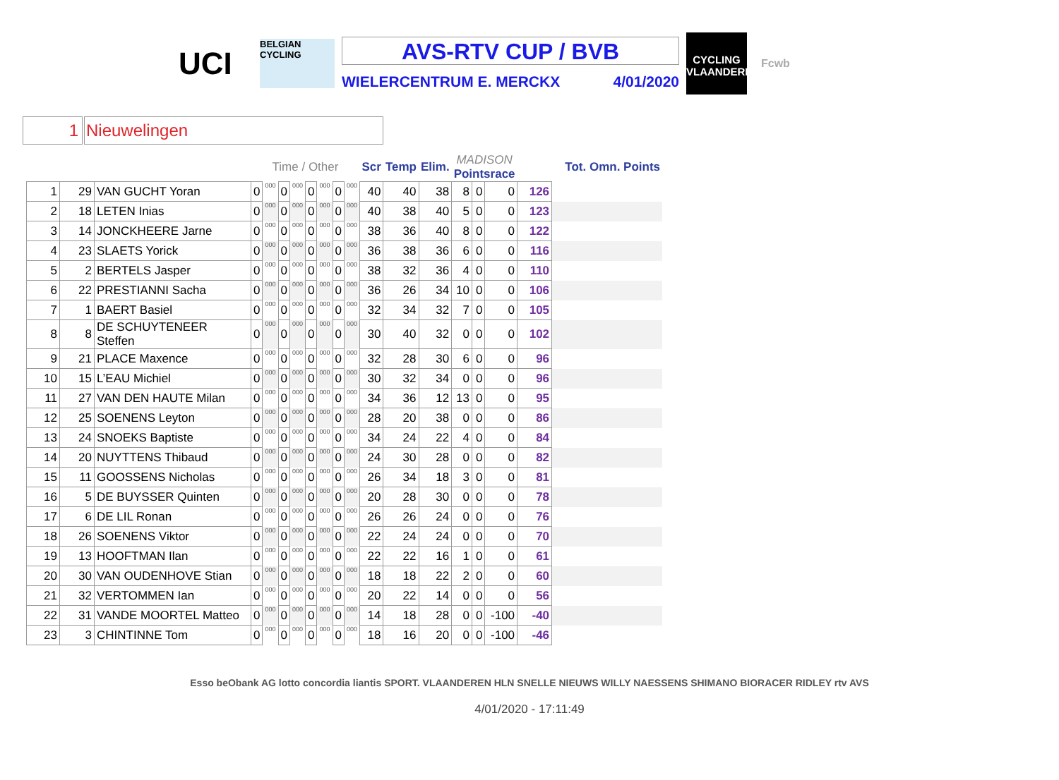UCI
BELGIAN CYCLING
AVS-RTV CUP / BVB
WIELERCENTRUM E. MERCKX 4/01/2020
CYCLING VLAANDEREN
Fcwb
1 Nieuwelingen
| | | | Time / Other | | | | | | | | Scr | Temp | Elim. | MADISON Pointsrace | | | Tot. Omn. Points | |
| --- | --- | --- | --- | --- | --- | --- | --- | --- | --- | --- | --- | --- | --- | --- | --- | --- | --- | --- |
| 1 | 29 | VAN GUCHT Yoran | 0 | 000 | 0 | 000 | 0 | 000 | 0 | 000 | 40 | 40 | 38 | 8 | 0 | 0 | 126 | |
| 2 | 18 | LETEN Inias | 0 | 000 | 0 | 000 | 0 | 000 | 0 | 000 | 40 | 38 | 40 | 5 | 0 | 0 | 123 | |
| 3 | 14 | JONCKHEERE Jarne | 0 | 000 | 0 | 000 | 0 | 000 | 0 | 000 | 38 | 36 | 40 | 8 | 0 | 0 | 122 | |
| 4 | 23 | SLAETS Yorick | 0 | 000 | 0 | 000 | 0 | 000 | 0 | 000 | 36 | 38 | 36 | 6 | 0 | 0 | 116 | |
| 5 | 2 | BERTELS Jasper | 0 | 000 | 0 | 000 | 0 | 000 | 0 | 000 | 38 | 32 | 36 | 4 | 0 | 0 | 110 | |
| 6 | 22 | PRESTIANNI Sacha | 0 | 000 | 0 | 000 | 0 | 000 | 0 | 000 | 36 | 26 | 34 | 10 | 0 | 0 | 106 | |
| 7 | 1 | BAERT Basiel | 0 | 000 | 0 | 000 | 0 | 000 | 0 | 000 | 32 | 34 | 32 | 7 | 0 | 0 | 105 | |
| 8 | 8 | DE SCHUYTENEER Steffen | 0 | 000 | 0 | 000 | 0 | 000 | 0 | 000 | 30 | 40 | 32 | 0 | 0 | 0 | 102 | |
| 9 | 21 | PLACE Maxence | 0 | 000 | 0 | 000 | 0 | 000 | 0 | 000 | 32 | 28 | 30 | 6 | 0 | 0 | 96 | |
| 10 | 15 | L’EAU Michiel | 0 | 000 | 0 | 000 | 0 | 000 | 0 | 000 | 30 | 32 | 34 | 0 | 0 | 0 | 96 | |
| 11 | 27 | VAN DEN HAUTE Milan | 0 | 000 | 0 | 000 | 0 | 000 | 0 | 000 | 34 | 36 | 12 | 13 | 0 | 0 | 95 | |
| 12 | 25 | SOENENS Leyton | 0 | 000 | 0 | 000 | 0 | 000 | 0 | 000 | 28 | 20 | 38 | 0 | 0 | 0 | 86 | |
| 13 | 24 | SNOEKS Baptiste | 0 | 000 | 0 | 000 | 0 | 000 | 0 | 000 | 34 | 24 | 22 | 4 | 0 | 0 | 84 | |
| 14 | 20 | NUYTTENS Thibaud | 0 | 000 | 0 | 000 | 0 | 000 | 0 | 000 | 24 | 30 | 28 | 0 | 0 | 0 | 82 | |
| 15 | 11 | GOOSSENS Nicholas | 0 | 000 | 0 | 000 | 0 | 000 | 0 | 000 | 26 | 34 | 18 | 3 | 0 | 0 | 81 | |
| 16 | 5 | DE BUYSSER Quinten | 0 | 000 | 0 | 000 | 0 | 000 | 0 | 000 | 20 | 28 | 30 | 0 | 0 | 0 | 78 | |
| 17 | 6 | DE LIL Ronan | 0 | 000 | 0 | 000 | 0 | 000 | 0 | 000 | 26 | 26 | 24 | 0 | 0 | 0 | 76 | |
| 18 | 26 | SOENENS Viktor | 0 | 000 | 0 | 000 | 0 | 000 | 0 | 000 | 22 | 24 | 24 | 0 | 0 | 0 | 70 | |
| 19 | 13 | HOOFTMAN Ilan | 0 | 000 | 0 | 000 | 0 | 000 | 0 | 000 | 22 | 22 | 16 | 1 | 0 | 0 | 61 | |
| 20 | 30 | VAN OUDENHOVE Stian | 0 | 000 | 0 | 000 | 0 | 000 | 0 | 000 | 18 | 18 | 22 | 2 | 0 | 0 | 60 | |
| 21 | 32 | VERTOMMEN Ian | 0 | 000 | 0 | 000 | 0 | 000 | 0 | 000 | 20 | 22 | 14 | 0 | 0 | 0 | 56 | |
| 22 | 31 | VANDE MOORTEL Matteo | 0 | 000 | 0 | 000 | 0 | 000 | 0 | 000 | 14 | 18 | 28 | 0 | 0 | -100 | -40 | |
| 23 | 3 | CHINTINNE Tom | 0 | 000 | 0 | 000 | 0 | 000 | 0 | 000 | 18 | 16 | 20 | 0 | 0 | -100 | -46 | |
Esso beObank AG lotto concordia liantis SPORT. VLAANDEREN HLN SNELLE NIEUWS WILLY NAESSENS SHIMANO BIORACER RIDLEY rtv AVS
4/01/2020 - 17:11:49